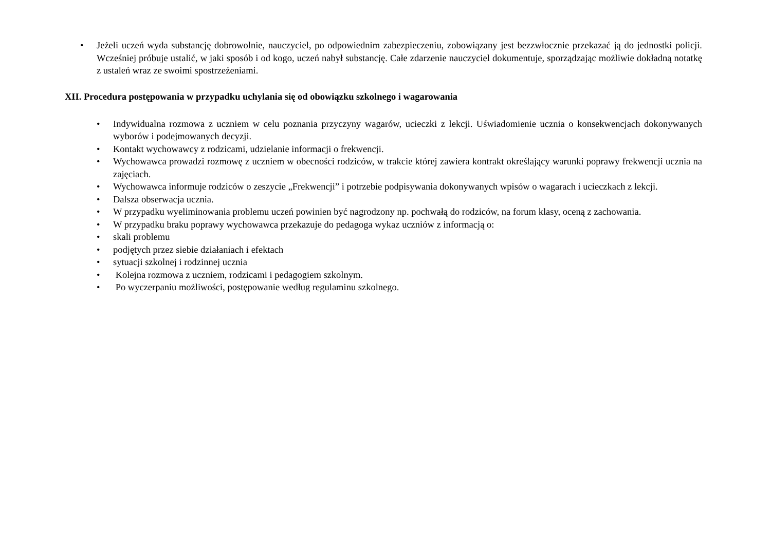• Jeżeli uczeń wyda substancję dobrowolnie, nauczyciel, po odpowiednim zabezpieczeniu, zobowiązany jest bezzwłocznie przekazać ją do jednostki policji. Wcześniej próbuje ustalić, w jaki sposób i od kogo, uczeń nabył substancję. Całe zdarzenie nauczyciel dokumentuje, sporządzając możliwie dokładną notatkę z ustaleń wraz ze swoimi spostrzeżeniami.
XII. Procedura postępowania w przypadku uchylania się od obowiązku szkolnego i wagarowania
• Indywidualna rozmowa z uczniem w celu poznania przyczyny wagarów, ucieczki z lekcji. Uświadomienie ucznia o konsekwencjach dokonywanych wyborów i podejmowanych decyzji.
• Kontakt wychowawcy z rodzicami, udzielanie informacji o frekwencji.
• Wychowawca prowadzi rozmowę z uczniem w obecności rodziców, w trakcie której zawiera kontrakt określający warunki poprawy frekwencji ucznia na zajęciach.
• Wychowawca informuje rodziców o zeszycie „Frekwencji” i potrzebie podpisywania dokonywanych wpisów o wagarach i ucieczkach z lekcji.
• Dalsza obserwacja ucznia.
• W przypadku wyeliminowania problemu uczeń powinien być nagrodzony np. pochwałą do rodziców, na forum klasy, oceną z zachowania.
• W przypadku braku poprawy wychowawca przekazuje do pedagoga wykaz uczniów z informacją o:
• skali problemu
• podjętych przez siebie działaniach i efektach
• sytuacji szkolnej i rodzinnej ucznia
• Kolejna rozmowa z uczniem, rodzicami i pedagogiem szkolnym.
• Po wyczerpaniu możliwości, postępowanie według regulaminu szkolnego.